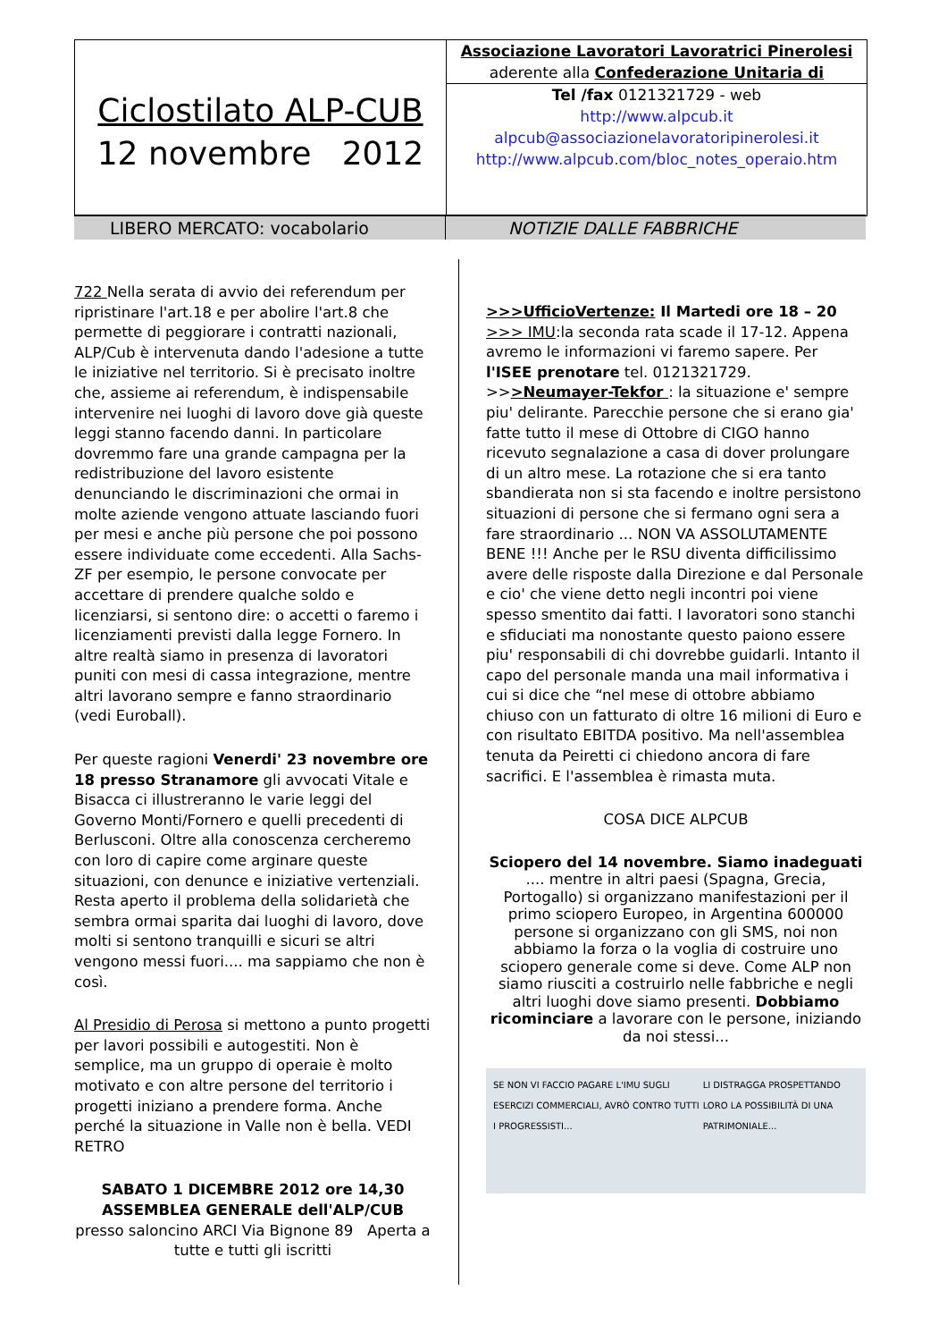Ciclostilato ALP-CUB
12 novembre 2012
Associazione Lavoratori Lavoratrici Pinerolesi
aderente alla Confederazione Unitaria di
Tel /fax 0121321729 - web
http://www.alpcub.it
alpcub@associazionelavoratoripinerolesi.it
http://www.alpcub.com/bloc_notes_operaio.htm
LIBERO MERCATO: vocabolario NOTIZIE DALLE FABBRICHE
722 Nella serata di avvio dei referendum per ripristinare l'art.18 e per abolire l'art.8 che permette di peggiorare i contratti nazionali, ALP/Cub è intervenuta dando l'adesione a tutte le iniziative nel territorio. Si è precisato inoltre che, assieme ai referendum, è indispensabile intervenire nei luoghi di lavoro dove già queste leggi stanno facendo danni. In particolare dovremmo fare una grande campagna per la redistribuzione del lavoro esistente denunciando le discriminazioni che ormai in molte aziende vengono attuate lasciando fuori per mesi e anche più persone che poi possono essere individuate come eccedenti. Alla Sachs-ZF per esempio, le persone convocate per accettare di prendere qualche soldo e licenziarsi, si sentono dire: o accetti o faremo i licenziamenti previsti dalla legge Fornero. In altre realtà siamo in presenza di lavoratori puniti con mesi di cassa integrazione, mentre altri lavorano sempre e fanno straordinario (vedi Euroball).
Per queste ragioni Venerdi' 23 novembre ore 18 presso Stranamore gli avvocati Vitale e Bisacca ci illustreranno le varie leggi del Governo Monti/Fornero e quelli precedenti di Berlusconi. Oltre alla conoscenza cercheremo con loro di capire come arginare queste situazioni, con denunce e iniziative vertenziali. Resta aperto il problema della solidarietà che sembra ormai sparita dai luoghi di lavoro, dove molti si sentono tranquilli e sicuri se altri vengono messi fuori.... ma sappiamo che non è così.
Al Presidio di Perosa si mettono a punto progetti per lavori possibili e autogestiti. Non è semplice, ma un gruppo di operaie è molto motivato e con altre persone del territorio i progetti iniziano a prendere forma. Anche perché la situazione in Valle non è bella. VEDI RETRO
SABATO 1 DICEMBRE 2012 ore 14,30
ASSEMBLEA GENERALE dell'ALP/CUB
presso saloncino ARCI Via Bignone 89 Aperta a tutte e tutti gli iscritti
>>>UfficioVertenze: Il Martedi ore 18 – 20
>>> IMU:la seconda rata scade il 17-12. Appena avremo le informazioni vi faremo sapere. Per l'ISEE prenotare tel. 0121321729. >>>Neumayer-Tekfor : la situazione e' sempre piu' delirante. Parecchie persone che si erano gia' fatte tutto il mese di Ottobre di CIGO hanno ricevuto segnalazione a casa di dover prolungare di un altro mese. La rotazione che si era tanto sbandierata non si sta facendo e inoltre persistono situazioni di persone che si fermano ogni sera a fare straordinario ... NON VA ASSOLUTAMENTE BENE !!! Anche per le RSU diventa difficilissimo avere delle risposte dalla Direzione e dal Personale e cio' che viene detto negli incontri poi viene spesso smentito dai fatti. I lavoratori sono stanchi e sfiduciati ma nonostante questo paiono essere piu' responsabili di chi dovrebbe guidarli. Intanto il capo del personale manda una mail informativa i cui si dice che “nel mese di ottobre abbiamo chiuso con un fatturato di oltre 16 milioni di Euro e con risultato EBITDA positivo. Ma nell'assemblea tenuta da Peiretti ci chiedono ancora di fare sacrifici. E l'assemblea è rimasta muta.
COSA DICE ALPCUB
Sciopero del 14 novembre. Siamo inadeguati .... mentre in altri paesi (Spagna, Grecia, Portogallo) si organizzano manifestazioni per il primo sciopero Europeo, in Argentina 600000 persone si organizzano con gli SMS, noi non abbiamo la forza o la voglia di costruire uno sciopero generale come si deve. Come ALP non siamo riusciti a costruirlo nelle fabbriche e negli altri luoghi dove siamo presenti. Dobbiamo ricominciare a lavorare con le persone, iniziando da noi stessi...
SE NON VI FACCIO PAGARE L'IMU SUGLI ESERCIZI COMMERCIALI, AVRÒ CONTRO TUTTI I PROGRESSISTI... LI DISTRAGGA PROSPETTANDO LORO LA POSSIBILITÀ DI UNA PATRIMONIALE...